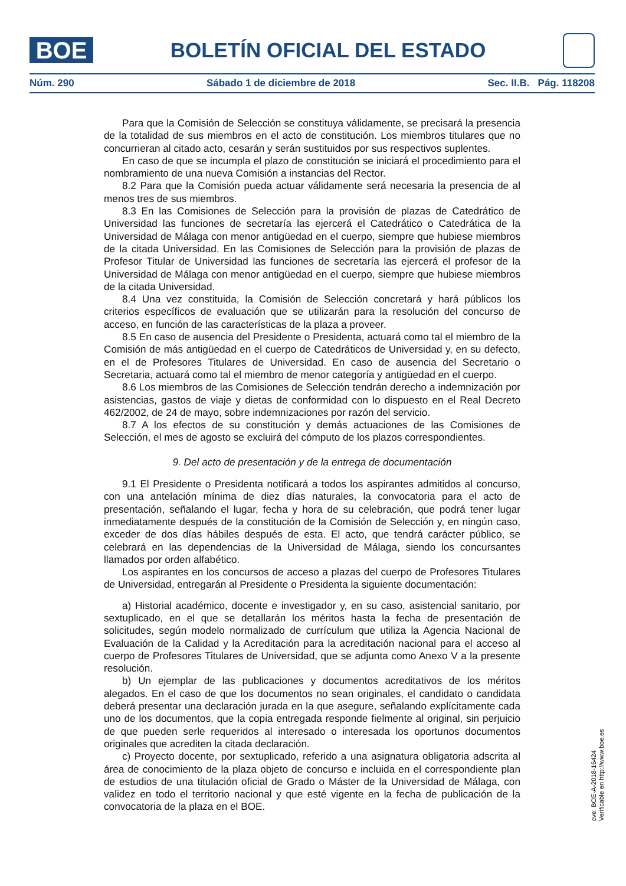BOE
BOLETÍN OFICIAL DEL ESTADO
Núm. 290 Sábado 1 de diciembre de 2018 Sec. II.B. Pág. 118208
Para que la Comisión de Selección se constituya válidamente, se precisará la presencia de la totalidad de sus miembros en el acto de constitución. Los miembros titulares que no concurrieran al citado acto, cesarán y serán sustituidos por sus respectivos suplentes.
En caso de que se incumpla el plazo de constitución se iniciará el procedimiento para el nombramiento de una nueva Comisión a instancias del Rector.
8.2 Para que la Comisión pueda actuar válidamente será necesaria la presencia de al menos tres de sus miembros.
8.3 En las Comisiones de Selección para la provisión de plazas de Catedrático de Universidad las funciones de secretaría las ejercerá el Catedrático o Catedrática de la Universidad de Málaga con menor antigüedad en el cuerpo, siempre que hubiese miembros de la citada Universidad. En las Comisiones de Selección para la provisión de plazas de Profesor Titular de Universidad las funciones de secretaría las ejercerá el profesor de la Universidad de Málaga con menor antigüedad en el cuerpo, siempre que hubiese miembros de la citada Universidad.
8.4 Una vez constituida, la Comisión de Selección concretará y hará públicos los criterios específicos de evaluación que se utilizarán para la resolución del concurso de acceso, en función de las características de la plaza a proveer.
8.5 En caso de ausencia del Presidente o Presidenta, actuará como tal el miembro de la Comisión de más antigüedad en el cuerpo de Catedráticos de Universidad y, en su defecto, en el de Profesores Titulares de Universidad. En caso de ausencia del Secretario o Secretaria, actuará como tal el miembro de menor categoría y antigüedad en el cuerpo.
8.6 Los miembros de las Comisiones de Selección tendrán derecho a indemnización por asistencias, gastos de viaje y dietas de conformidad con lo dispuesto en el Real Decreto 462/2002, de 24 de mayo, sobre indemnizaciones por razón del servicio.
8.7 A los efectos de su constitución y demás actuaciones de las Comisiones de Selección, el mes de agosto se excluirá del cómputo de los plazos correspondientes.
9. Del acto de presentación y de la entrega de documentación
9.1 El Presidente o Presidenta notificará a todos los aspirantes admitidos al concurso, con una antelación mínima de diez días naturales, la convocatoria para el acto de presentación, señalando el lugar, fecha y hora de su celebración, que podrá tener lugar inmediatamente después de la constitución de la Comisión de Selección y, en ningún caso, exceder de dos días hábiles después de esta. El acto, que tendrá carácter público, se celebrará en las dependencias de la Universidad de Málaga, siendo los concursantes llamados por orden alfabético.
Los aspirantes en los concursos de acceso a plazas del cuerpo de Profesores Titulares de Universidad, entregarán al Presidente o Presidenta la siguiente documentación:
a) Historial académico, docente e investigador y, en su caso, asistencial sanitario, por sextuplicado, en el que se detallarán los méritos hasta la fecha de presentación de solicitudes, según modelo normalizado de currículum que utiliza la Agencia Nacional de Evaluación de la Calidad y la Acreditación para la acreditación nacional para el acceso al cuerpo de Profesores Titulares de Universidad, que se adjunta como Anexo V a la presente resolución.
b) Un ejemplar de las publicaciones y documentos acreditativos de los méritos alegados. En el caso de que los documentos no sean originales, el candidato o candidata deberá presentar una declaración jurada en la que asegure, señalando explícitamente cada uno de los documentos, que la copia entregada responde fielmente al original, sin perjuicio de que pueden serle requeridos al interesado o interesada los oportunos documentos originales que acrediten la citada declaración.
c) Proyecto docente, por sextuplicado, referido a una asignatura obligatoria adscrita al área de conocimiento de la plaza objeto de concurso e incluida en el correspondiente plan de estudios de una titulación oficial de Grado o Máster de la Universidad de Málaga, con validez en todo el territorio nacional y que esté vigente en la fecha de publicación de la convocatoria de la plaza en el BOE.
cve: BOE-A-2018-16424
Verificable en http://www.boe.es